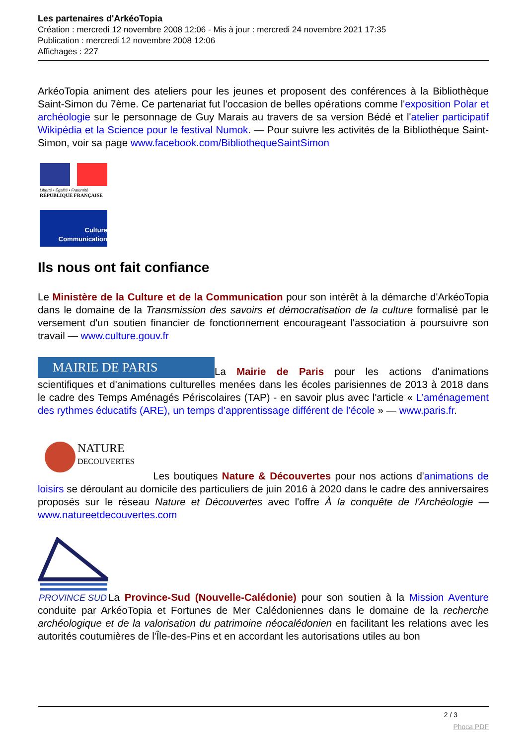Les partenaires d'ArkéoTopia
Création : mercredi 12 novembre 2008 12:06 - Mis à jour : mercredi 24 novembre 2021 17:35
Publication : mercredi 12 novembre 2008 12:06
Affichages : 227
ArkéoTopia animent des ateliers pour les jeunes et proposent des conférences à la Bibliothèque Saint-Simon du 7ème. Ce partenariat fut l'occasion de belles opérations comme l'exposition Polar et archéologie sur le personnage de Guy Marais au travers de sa version Bédé et l'atelier participatif Wikipédia et la Science pour le festival Numok. — Pour suivre les activités de la Bibliothèque Saint-Simon, voir sa page www.facebook.com/BibliothequeSaintSimon
Liberté • Égalité • Fraternité
RÉPUBLIQUE FRANÇAISE
Culture
Communication
Ils nous ont fait confiance
Le Ministère de la Culture et de la Communication pour son intérêt à la démarche d'ArkéoTopia dans le domaine de la Transmission des savoirs et démocratisation de la culture formalisé par le versement d'un soutien financier de fonctionnement encourageant l'association à poursuivre son travail — www.culture.gouv.fr
MAIRIE DE PARIS La Mairie de Paris pour les actions d'animations scientifiques et d'animations culturelles menées dans les écoles parisiennes de 2013 à 2018 dans le cadre des Temps Aménagés Périscolaires (TAP) - en savoir plus avec l'article « L’aménagement des rythmes éducatifs (ARE), un temps d’apprentissage différent de l’école » — www.paris.fr.
NATURE
DECOUVERTES Les boutiques Nature & Découvertes pour nos actions d'animations de loisirs se déroulant au domicile des particuliers de juin 2016 à 2020 dans le cadre des anniversaires proposés sur le réseau Nature et Découvertes avec l'offre À la conquête de l'Archéologie — www.natureetdecouvertes.com
PROVINCE SUD
La Province-Sud (Nouvelle-Calédonie) pour son soutien à la Mission Aventure conduite par ArkéoTopia et Fortunes de Mer Calédoniennes dans le domaine de la recherche archéologique et de la valorisation du patrimoine néocalédonien en facilitant les relations avec les autorités coutumières de l'Île-des-Pins et en accordant les autorisations utiles au bon
2 / 3
Phoca PDF